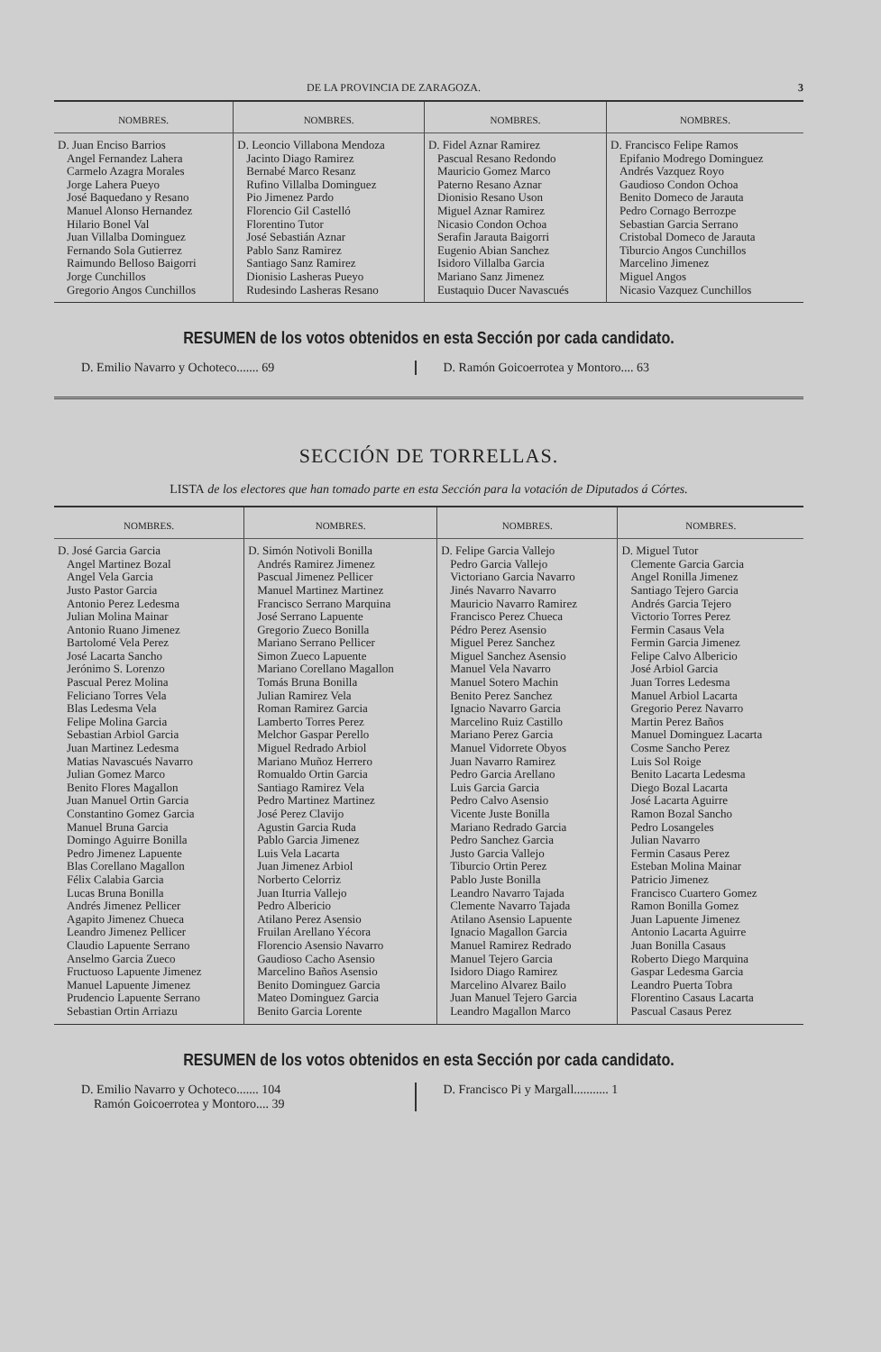DE LA PROVINCIA DE ZARAGOZA. 3
| NOMBRES. | NOMBRES. | NOMBRES. | NOMBRES. |
| --- | --- | --- | --- |
| D. Juan Enciso Barrios Angel Fernandez Lahera Carmelo Azagra Morales Jorge Lahera Pueyo José Baquedano y Resano Manuel Alonso Hernandez Hilario Bonel Val Juan Villalba Dominguez Fernando Sola Gutierrez Raimundo Belloso Baigorri Jorge Cunchillos Gregorio Angos Cunchillos | D. Leoncio Villabona Mendoza Jacinto Diago Ramirez Bernabé Marco Resanz Rufino Villalba Dominguez Pio Jimenez Pardo Florencio Gil Castelló Florentino Tutor José Sebastián Aznar Pablo Sanz Ramirez Santiago Sanz Ramirez Dionisio Lasheras Pueyo Rudesindo Lasheras Resano | D. Fidel Aznar Ramirez Pascual Resano Redondo Mauricio Gomez Marco Paterno Resano Aznar Dionisio Resano Uson Miguel Aznar Ramirez Nicasio Condon Ochoa Serafin Jarauta Baigorri Eugenio Abian Sanchez Isidoro Villalba Garcia Mariano Sanz Jimenez Eustaquio Ducer Navascués | D. Francisco Felipe Ramos Epifanio Modrego Dominguez Andrés Vazquez Royo Gaudioso Condon Ochoa Benito Domeco de Jarauta Pedro Cornago Berrozpe Sebastian Garcia Serrano Cristobal Domeco de Jarauta Tiburcio Angos Cunchillos Marcelino Jimenez Miguel Angos Nicasio Vazquez Cunchillos |
RESUMEN de los votos obtenidos en esta Sección por cada candidato.
D. Emilio Navarro y Ochoteco....... 69
D. Ramón Goicoerrotea y Montoro.... 63
SECCIÓN DE TORRELLAS.
LISTA de los electores que han tomado parte en esta Sección para la votación de Diputados á Córtes.
| NOMBRES. | NOMBRES. | NOMBRES. | NOMBRES. |
| --- | --- | --- | --- |
| D. José Garcia Garcia Angel Martinez Bozal Angel Vela Garcia Justo Pastor Garcia Antonio Perez Ledesma Julian Molina Mainar Antonio Ruano Jimenez Bartolomé Vela Perez José Lacarta Sancho Jerónimo S. Lorenzo Pascual Perez Molina Feliciano Torres Vela Blas Ledesma Vela Felipe Molina Garcia Sebastian Arbiol Garcia Juan Martinez Ledesma Matias Navascués Navarro Julian Gomez Marco Benito Flores Magallon Juan Manuel Ortin Garcia Constantino Gomez Garcia Manuel Bruna Garcia Domingo Aguirre Bonilla Pedro Jimenez Lapuente Blas Corellano Magallon Félix Calabia Garcia Lucas Bruna Bonilla Andrés Jimenez Pellicer Agapito Jimenez Chueca Leandro Jimenez Pellicer Claudio Lapuente Serrano Anselmo Garcia Zueco Fructuoso Lapuente Jimenez Manuel Lapuente Jimenez Prudencio Lapuente Serrano Sebastian Ortin Arriazu | D. Simón Notivoli Bonilla Andrés Ramirez Jimenez Pascual Jimenez Pellicer Manuel Martinez Martinez Francisco Serrano Marquina José Serrano Lapuente Gregorio Zueco Bonilla Mariano Serrano Pellicer Simon Zueco Lapuente Mariano Corellano Magallon Tomás Bruna Bonilla Julian Ramirez Vela Roman Ramirez Garcia Lamberto Torres Perez Melchor Gaspar Perello Miguel Redrado Arbiol Mariano Muñoz Herrero Romualdo Ortin Garcia Santiago Ramirez Vela Pedro Martinez Martinez José Perez Clavijo Agustin Garcia Ruda Pablo Garcia Jimenez Luis Vela Lacarta Juan Jimenez Arbiol Norberto Celorriz Juan Iturria Vallejo Pedro Albericio Atilano Perez Asensio Fruilan Arellano Yécora Florencio Asensio Navarro Gaudioso Cacho Asensio Marcelino Baños Asensio Benito Dominguez Garcia Mateo Dominguez Garcia Benito Garcia Lorente | D. Felipe Garcia Vallejo Pedro Garcia Vallejo Victoriano Garcia Navarro Jinés Navarro Navarro Mauricio Navarro Ramirez Francisco Perez Chueca Pédro Perez Asensio Miguel Perez Sanchez Miguel Sanchez Asensio Manuel Vela Navarro Manuel Sotero Machin Benito Perez Sanchez Ignacio Navarro Garcia Marcelino Ruiz Castillo Mariano Perez Garcia Manuel Vidorrete Obyos Juan Navarro Ramirez Pedro Garcia Arellano Luis Garcia Garcia Pedro Calvo Asensio Vicente Juste Bonilla Mariano Redrado Garcia Pedro Sanchez Garcia Justo Garcia Vallejo Tiburcio Ortin Perez Pablo Juste Bonilla Leandro Navarro Tajada Clemente Navarro Tajada Atilano Asensio Lapuente Ignacio Magallon Garcia Manuel Ramirez Redrado Manuel Tejero Garcia Isidoro Diago Ramirez Marcelino Alvarez Bailo Juan Manuel Tejero Garcia Leandro Magallon Marco | D. Miguel Tutor Clemente Garcia Garcia Angel Ronilla Jimenez Santiago Tejero Garcia Andrés Garcia Tejero Victorio Torres Perez Fermin Casaus Vela Fermin Garcia Jimenez Felipe Calvo Albericio José Arbiol Garcia Juan Torres Ledesma Manuel Arbiol Lacarta Gregorio Perez Navarro Martin Perez Baños Manuel Dominguez Lacarta Cosme Sancho Perez Luis Sol Roige Benito Lacarta Ledesma Diego Bozal Lacarta José Lacarta Aguirre Ramon Bozal Sancho Pedro Losangeles Julian Navarro Fermin Casaus Perez Esteban Molina Mainar Patricio Jimenez Francisco Cuartero Gomez Ramon Bonilla Gomez Juan Lapuente Jimenez Antonio Lacarta Aguirre Juan Bonilla Casaus Roberto Diego Marquina Gaspar Ledesma Garcia Leandro Puerta Tobra Florentino Casaus Lacarta Pascual Casaus Perez |
RESUMEN de los votos obtenidos en esta Sección por cada candidato.
D. Emilio Navarro y Ochoteco....... 104
Ramón Goicoerrotea y Montoro.... 39
D. Francisco Pi y Margall........... 1